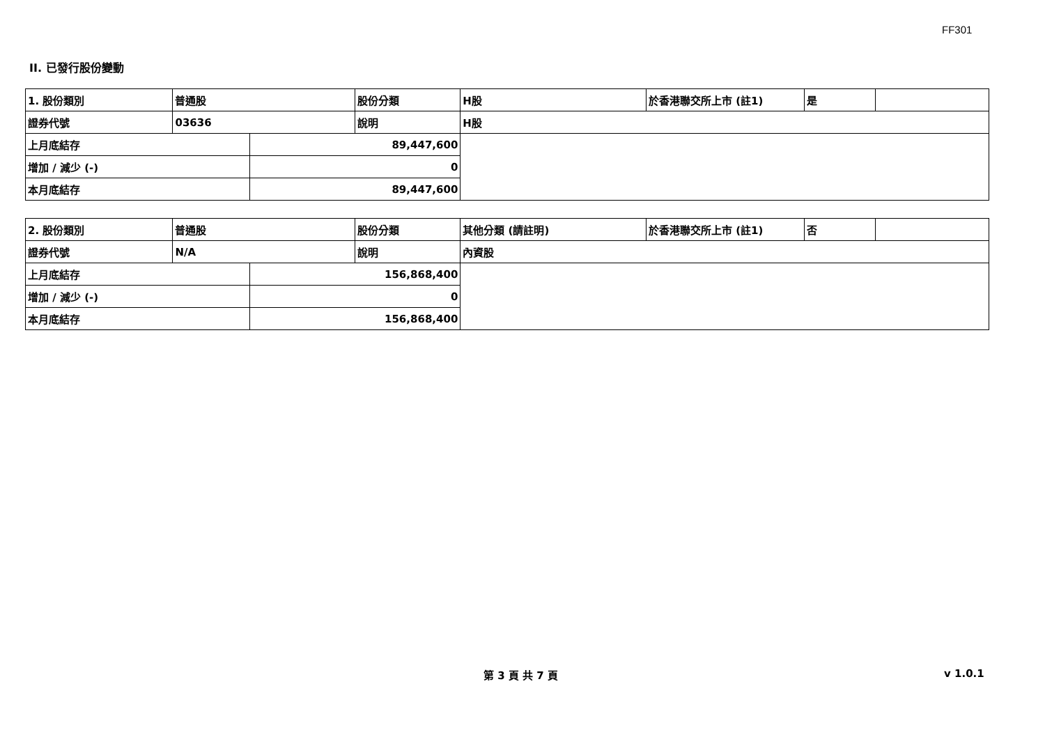FF301
II. 已發行股份變動
| 1. 股份類別 | 普通股 | | 股份分類 | H股 | 於香港聯交所上市 (註1) | 是 | |
| 證券代號 | 03636 | | 說明 | H股 | | | |
| 上月底結存 | | 89,447,600 | | | | | |
| 增加 / 減少 (-) | | 0 | | | | | |
| 本月底結存 | | 89,447,600 | | | | | |
| 2. 股份類別 | 普通股 | | 股份分類 | 其他分類 (請註明) | 於香港聯交所上市 (註1) | 否 | |
| 證券代號 | N/A | | 說明 | 內資股 | | | |
| 上月底結存 | | 156,868,400 | | | | | |
| 增加 / 減少 (-) | | 0 | | | | | |
| 本月底結存 | | 156,868,400 | | | | | |
第 3 頁 共 7 頁 v 1.0.1